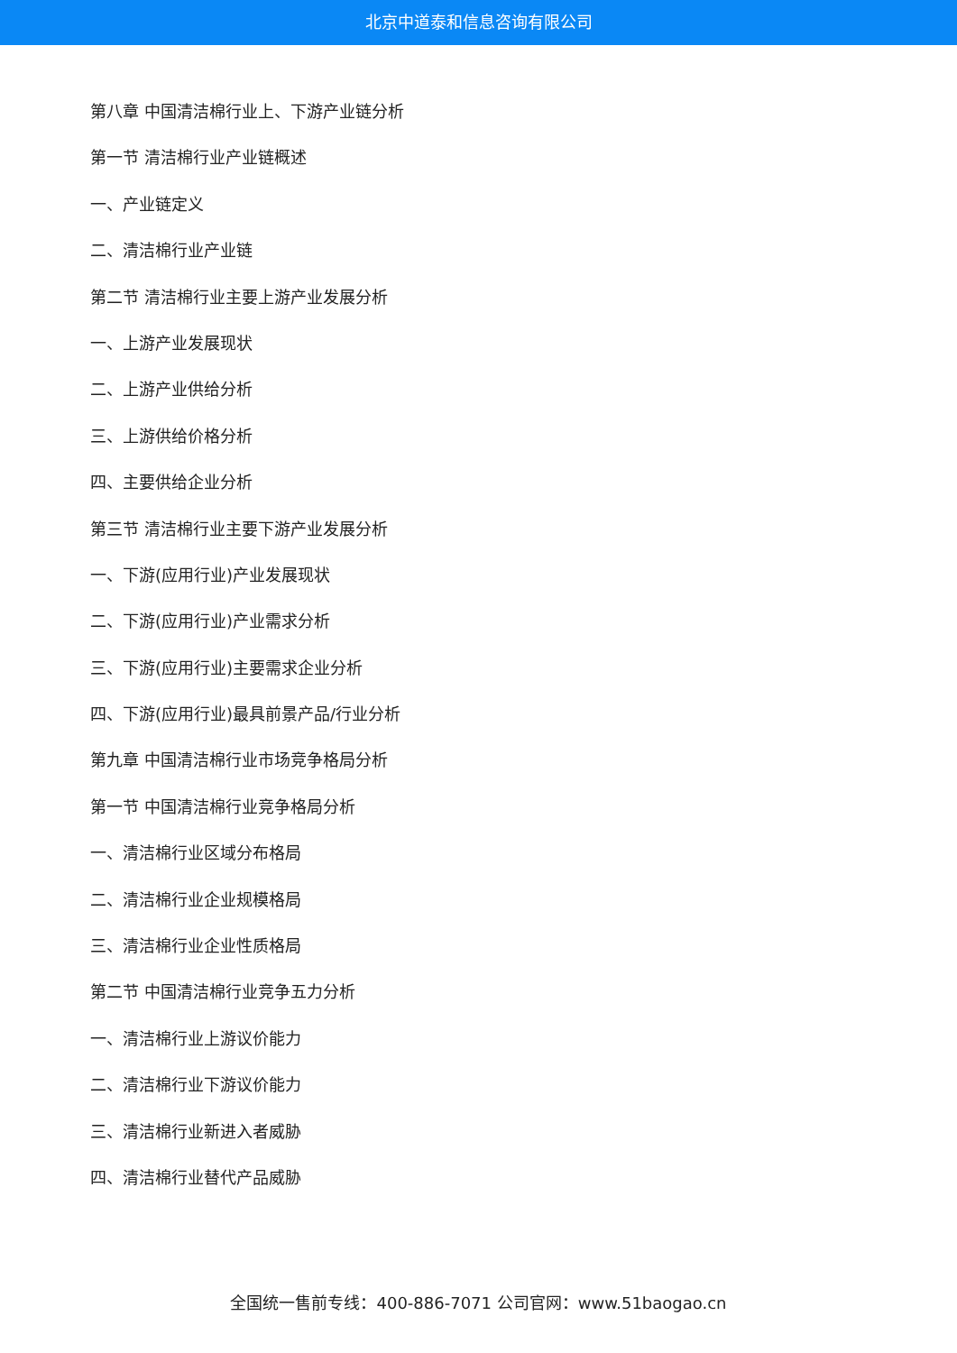北京中道泰和信息咨询有限公司
第八章 中国清洁棉行业上、下游产业链分析
第一节 清洁棉行业产业链概述
一、产业链定义
二、清洁棉行业产业链
第二节 清洁棉行业主要上游产业发展分析
一、上游产业发展现状
二、上游产业供给分析
三、上游供给价格分析
四、主要供给企业分析
第三节 清洁棉行业主要下游产业发展分析
一、下游(应用行业)产业发展现状
二、下游(应用行业)产业需求分析
三、下游(应用行业)主要需求企业分析
四、下游(应用行业)最具前景产品/行业分析
第九章 中国清洁棉行业市场竞争格局分析
第一节 中国清洁棉行业竞争格局分析
一、清洁棉行业区域分布格局
二、清洁棉行业企业规模格局
三、清洁棉行业企业性质格局
第二节 中国清洁棉行业竞争五力分析
一、清洁棉行业上游议价能力
二、清洁棉行业下游议价能力
三、清洁棉行业新进入者威胁
四、清洁棉行业替代产品威胁
全国统一售前专线：400-886-7071 公司官网：www.51baogao.cn